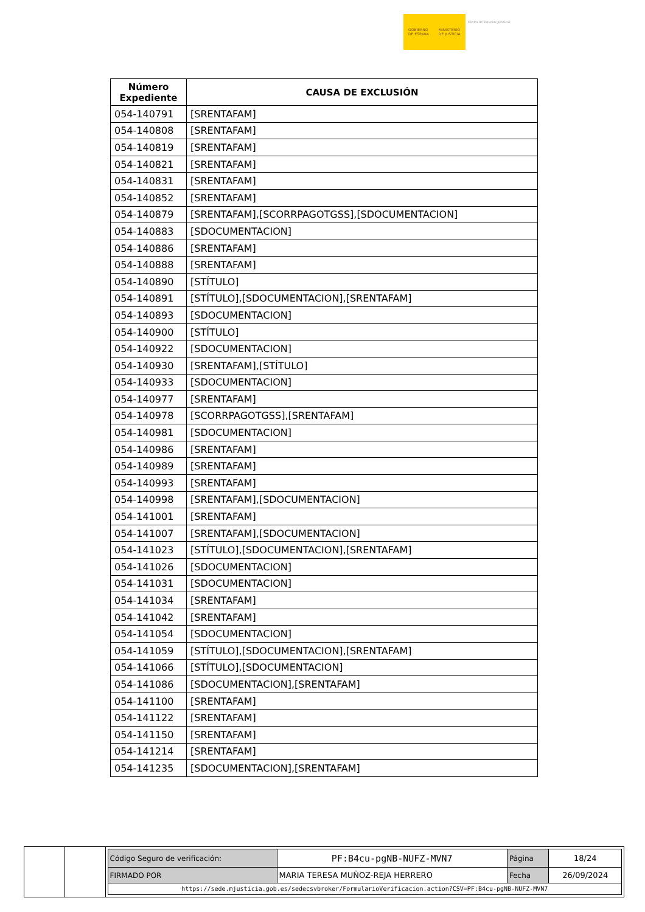GOBIERNO
DE ESPAÑA
MINISTERIO
DE JUSTICIA
Centro de Estudios Jurídicos
| Número Expediente | CAUSA DE EXCLUSIÓN |
| --- | --- |
| 054-140791 | [SRENTAFAM] |
| 054-140808 | [SRENTAFAM] |
| 054-140819 | [SRENTAFAM] |
| 054-140821 | [SRENTAFAM] |
| 054-140831 | [SRENTAFAM] |
| 054-140852 | [SRENTAFAM] |
| 054-140879 | [SRENTAFAM],[SCORRPAGOTGSS],[SDOCUMENTACION] |
| 054-140883 | [SDOCUMENTACION] |
| 054-140886 | [SRENTAFAM] |
| 054-140888 | [SRENTAFAM] |
| 054-140890 | [STÍTULO] |
| 054-140891 | [STÍTULO],[SDOCUMENTACION],[SRENTAFAM] |
| 054-140893 | [SDOCUMENTACION] |
| 054-140900 | [STÍTULO] |
| 054-140922 | [SDOCUMENTACION] |
| 054-140930 | [SRENTAFAM],[STÍTULO] |
| 054-140933 | [SDOCUMENTACION] |
| 054-140977 | [SRENTAFAM] |
| 054-140978 | [SCORRPAGOTGSS],[SRENTAFAM] |
| 054-140981 | [SDOCUMENTACION] |
| 054-140986 | [SRENTAFAM] |
| 054-140989 | [SRENTAFAM] |
| 054-140993 | [SRENTAFAM] |
| 054-140998 | [SRENTAFAM],[SDOCUMENTACION] |
| 054-141001 | [SRENTAFAM] |
| 054-141007 | [SRENTAFAM],[SDOCUMENTACION] |
| 054-141023 | [STÍTULO],[SDOCUMENTACION],[SRENTAFAM] |
| 054-141026 | [SDOCUMENTACION] |
| 054-141031 | [SDOCUMENTACION] |
| 054-141034 | [SRENTAFAM] |
| 054-141042 | [SRENTAFAM] |
| 054-141054 | [SDOCUMENTACION] |
| 054-141059 | [STÍTULO],[SDOCUMENTACION],[SRENTAFAM] |
| 054-141066 | [STÍTULO],[SDOCUMENTACION] |
| 054-141086 | [SDOCUMENTACION],[SRENTAFAM] |
| 054-141100 | [SRENTAFAM] |
| 054-141122 | [SRENTAFAM] |
| 054-141150 | [SRENTAFAM] |
| 054-141214 | [SRENTAFAM] |
| 054-141235 | [SDOCUMENTACION],[SRENTAFAM] |
| Código Seguro de verificación: | PF:B4cu-pgNB-NUFZ-MVN7 | Página | 18/24 |
| FIRMADO POR | MARIA TERESA MUÑOZ-REJA HERRERO | Fecha | 26/09/2024 |
| https://sede.mjusticia.gob.es/sedecsvbroker/FormularioVerificacion.action?CSV=PF:B4cu-pgNB-NUFZ-MVN7 | | | |